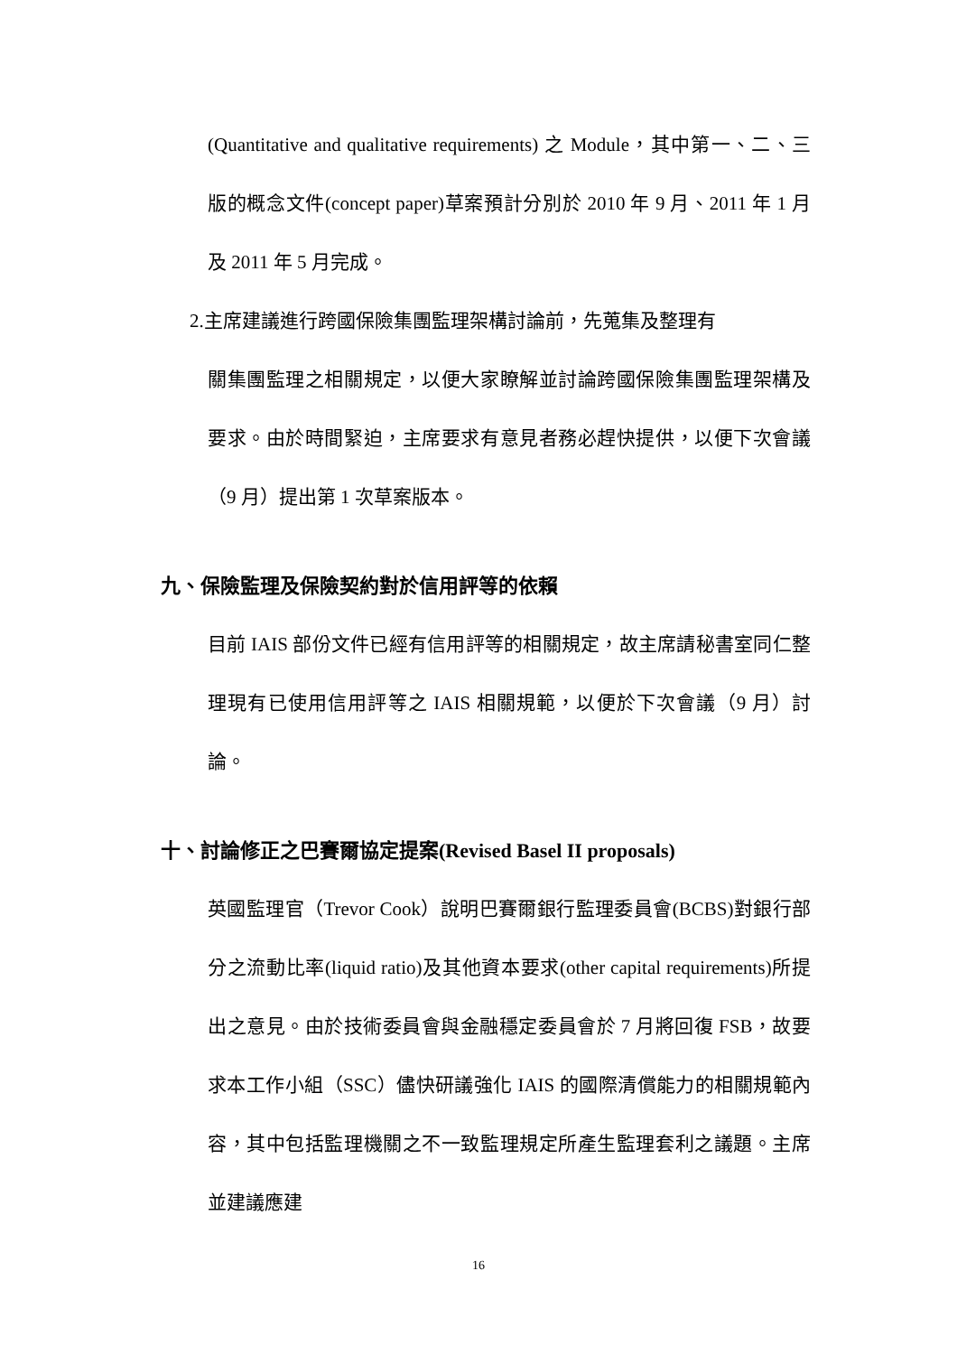(Quantitative and qualitative requirements) 之 Module，其中第一、二、三版的概念文件(concept paper)草案預計分別於 2010 年 9 月、2011 年 1 月及 2011 年 5 月完成。
2.主席建議進行跨國保險集團監理架構討論前，先蒐集及整理有
關集團監理之相關規定，以便大家瞭解並討論跨國保險集團監理架構及要求。由於時間緊迫，主席要求有意見者務必趕快提供，以便下次會議（9 月）提出第 1 次草案版本。
九、保險監理及保險契約對於信用評等的依賴
目前 IAIS 部份文件已經有信用評等的相關規定，故主席請秘書室同仁整理現有已使用信用評等之 IAIS 相關規範，以便於下次會議（9 月）討論。
十、討論修正之巴賽爾協定提案(Revised Basel II proposals)
英國監理官（Trevor Cook）說明巴賽爾銀行監理委員會(BCBS)對銀行部分之流動比率(liquid ratio)及其他資本要求(other capital requirements)所提出之意見。由於技術委員會與金融穩定委員會於 7 月將回復 FSB，故要求本工作小組（SSC）儘快研議強化 IAIS 的國際清償能力的相關規範內容，其中包括監理機關之不一致監理規定所產生監理套利之議題。主席並建議應建
16